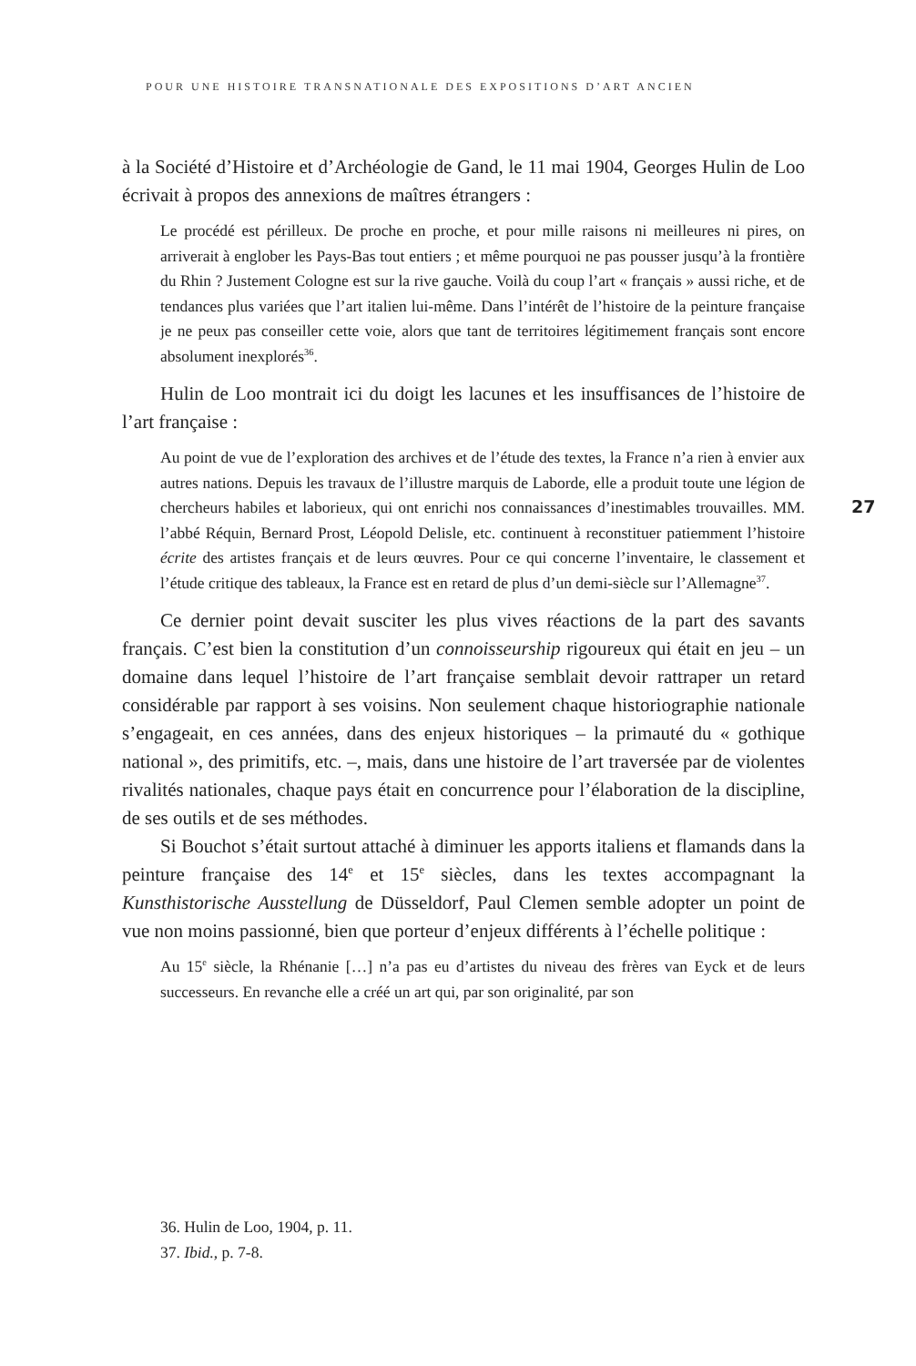POUR UNE HISTOIRE TRANSNATIONALE DES EXPOSITIONS D’ART ANCIEN
à la Société d’Histoire et d’Archéologie de Gand, le 11 mai 1904, Georges Hulin de Loo écrivait à propos des annexions de maîtres étrangers :
Le procédé est périlleux. De proche en proche, et pour mille raisons ni meilleures ni pires, on arriverait à englober les Pays-Bas tout entiers ; et même pourquoi ne pas pousser jusqu’à la frontière du Rhin ? Justement Cologne est sur la rive gauche. Voilà du coup l’art « français » aussi riche, et de tendances plus variées que l’art italien lui-même. Dans l’intérêt de l’histoire de la peinture française je ne peux pas conseiller cette voie, alors que tant de territoires légitimement français sont encore absolument inexplorés<sup>36</sup>.
Hulin de Loo montrait ici du doigt les lacunes et les insuffisances de l’histoire de l’art française :
Au point de vue de l’exploration des archives et de l’étude des textes, la France n’a rien à envier aux autres nations. Depuis les travaux de l’illustre marquis de Laborde, elle a produit toute une légion de chercheurs habiles et laborieux, qui ont enrichi nos connaissances d’inestimables trouvailles. MM. l’abbé Réquin, Bernard Prost, Léopold Delisle, etc. continuent à reconstituer patiemment l’histoire écrite des artistes français et de leurs œuvres. Pour ce qui concerne l’inventaire, le classement et l’étude critique des tableaux, la France est en retard de plus d’un demi-siècle sur l’Allemagne<sup>37</sup>.
Ce dernier point devait susciter les plus vives réactions de la part des savants français. C’est bien la constitution d’un connoisseurship rigoureux qui était en jeu – un domaine dans lequel l’histoire de l’art française semblait devoir rattraper un retard considérable par rapport à ses voisins. Non seulement chaque historiographie nationale s’engageait, en ces années, dans des enjeux historiques – la primauté du « gothique national », des primitifs, etc. –, mais, dans une histoire de l’art traversée par de violentes rivalités nationales, chaque pays était en concurrence pour l’élaboration de la discipline, de ses outils et de ses méthodes.
Si Bouchot s’était surtout attaché à diminuer les apports italiens et flamands dans la peinture française des 14<sup>e</sup> et 15<sup>e</sup> siècles, dans les textes accompagnant la Kunsthistorische Ausstellung de Düsseldorf, Paul Clemen semble adopter un point de vue non moins passionné, bien que porteur d’enjeux différents à l’échelle politique :
Au 15<sup>e</sup> siècle, la Rhénanie […] n’a pas eu d’artistes du niveau des frères van Eyck et de leurs successeurs. En revanche elle a créé un art qui, par son originalité, par son
27
36. Hulin de Loo, 1904, p. 11.
37. Ibid., p. 7-8.